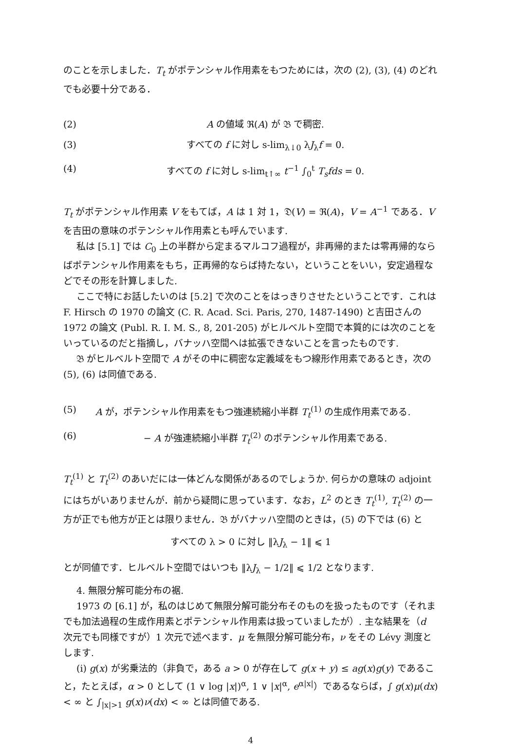のことを示しました．T<sub>t</sub> がポテンシャル作用素をもつためには，次の (2), (3), (4) のどれでも必要十分である．
(2) A の値域 ℜ(A) が 𝔅 で稠密.
(3) すべての f に対し s-lim<sub>λ↓0</sub> λJ<sub>λ</sub>f = 0.
(4) すべての f に対し s-lim<sub>t↑∞</sub> t<sup>−1</sup> ∫<sub>0</sub><sup>t</sup> T<sub>s</sub>fds = 0.
T<sub>t</sub> がポテンシャル作用素 V をもてば，A は 1 対 1，𝔇(V) = ℜ(A)，V = A<sup>−1</sup> である．V を吉田の意味のポテンシャル作用素とも呼んでいます.
私は [5.1] では C<sub>0</sub> 上の半群から定まるマルコフ過程が，非再帰的または零再帰的ならばポテンシャル作用素をもち，正再帰的ならば持たない，ということをいい，安定過程などでその形を計算しました.
ここで特にお話したいのは [5.2] で次のことをはっきりさせたということです．これは F. Hirsch の 1970 の論文 (C. R. Acad. Sci. Paris, 270, 1487-1490) と吉田さんの 1972 の論文 (Publ. R. I. M. S., 8, 201-205) がヒルベルト空間で本質的には次のことをいっているのだと指摘し，バナッハ空間へは拡張できないことを言ったものです.
𝔅 がヒルベルト空間で A がその中に稠密な定義域をもつ線形作用素であるとき，次の (5), (6) は同値である.
(5) A が，ポテンシャル作用素をもつ強連続縮小半群 T<sub>t</sub><sup>(1)</sup> の生成作用素である.
(6) − A が強連続縮小半群 T<sub>t</sub><sup>(2)</sup> のポテンシャル作用素である.
T<sub>t</sub><sup>(1)</sup> と T<sub>t</sub><sup>(2)</sup> のあいだには一体どんな関係があるのでしょうか. 何らかの意味の adjoint にはちがいありませんが．前から疑問に思っています．なお，L<sup>2</sup> のとき T<sub>t</sub><sup>(1)</sup>, T<sub>t</sub><sup>(2)</sup> の一方が正でも他方が正とは限りません．𝔅 がバナッハ空間のときは，(5) の下では (6) と
すべての λ > 0 に対し ‖λJ<sub>λ</sub> − 1‖ ⩽ 1
とが同値です．ヒルベルト空間ではいつも ‖λJ<sub>λ</sub> − 1/2‖ ⩽ 1/2 となります.
4. 無限分解可能分布の裾.
1973 の [6.1] が，私のはじめて無限分解可能分布そのものを扱ったものです（それまでも加法過程の生成作用素とポテンシャル作用素は扱っていましたが）. 主な結果を（d 次元でも同様ですが）1 次元で述べます．μ を無限分解可能分布，ν をその Lévy 測度とします.
(i) g(x) が劣乗法的（非負で，ある a > 0 が存在して g(x + y) ≤ ag(x)g(y) であること，たとえば，α > 0 として (1 ∨ log |x|)<sup>α</sup>, 1 ∨ |x|<sup>α</sup>, e<sup>α|x|</sup>）であるならば，∫ g(x)μ(dx) < ∞ と ∫<sub>|x|>1</sub> g(x)ν(dx) < ∞ とは同値である.
4